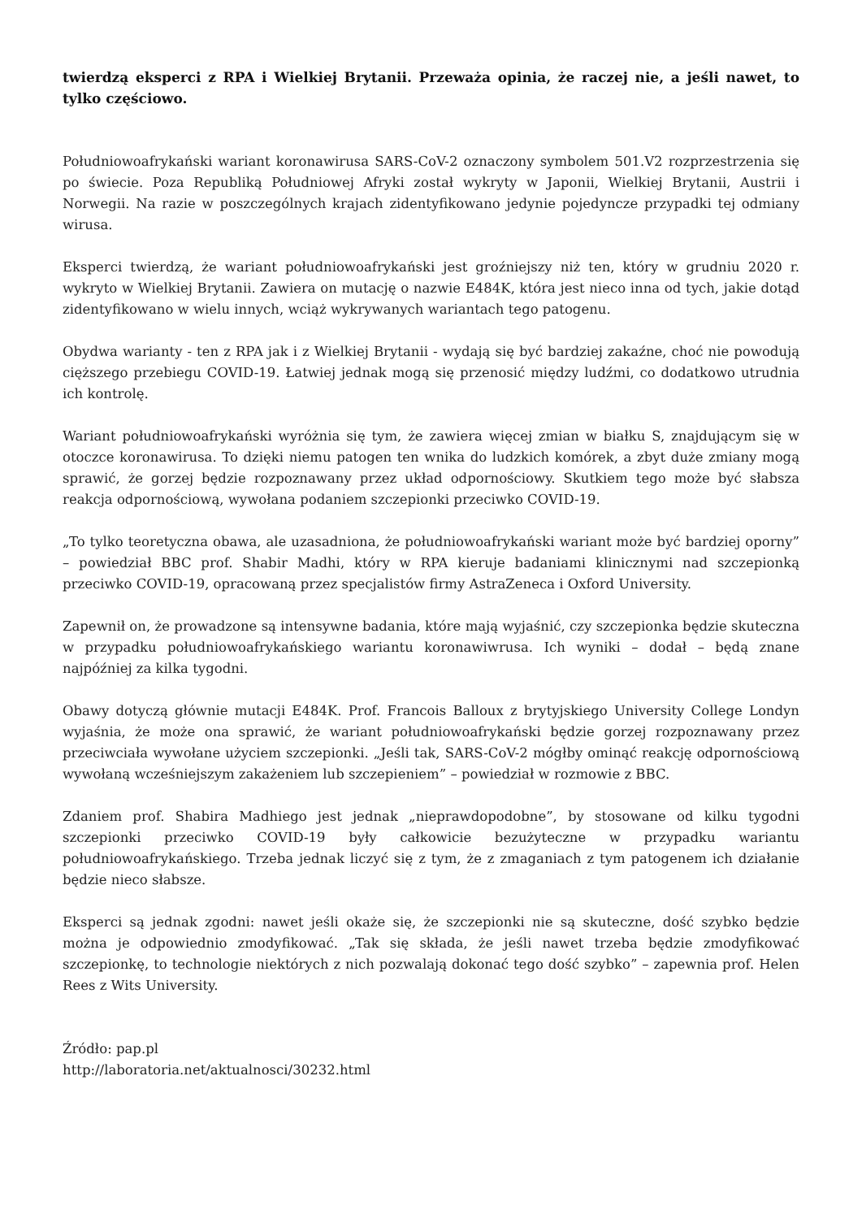twierdzą eksperci z RPA i Wielkiej Brytanii. Przeważa opinia, że raczej nie, a jeśli nawet, to tylko częściowo.
Południowoafrykański wariant koronawirusa SARS-CoV-2 oznaczony symbolem 501.V2 rozprzestrzenia się po świecie. Poza Republiką Południowej Afryki został wykryty w Japonii, Wielkiej Brytanii, Austrii i Norwegii. Na razie w poszczególnych krajach zidentyfikowano jedynie pojedyncze przypadki tej odmiany wirusa.
Eksperci twierdzą, że wariant południowoafrykański jest groźniejszy niż ten, który w grudniu 2020 r. wykryto w Wielkiej Brytanii. Zawiera on mutację o nazwie E484K, która jest nieco inna od tych, jakie dotąd zidentyfikowano w wielu innych, wciąż wykrywanych wariantach tego patogenu.
Obydwa warianty - ten z RPA jak i z Wielkiej Brytanii - wydają się być bardziej zakaźne, choć nie powodują cięższego przebiegu COVID-19. Łatwiej jednak mogą się przenosić między ludźmi, co dodatkowo utrudnia ich kontrolę.
Wariant południowoafrykański wyróżnia się tym, że zawiera więcej zmian w białku S, znajdującym się w otoczce koronawirusa. To dzięki niemu patogen ten wnika do ludzkich komórek, a zbyt duże zmiany mogą sprawić, że gorzej będzie rozpoznawany przez układ odpornościowy. Skutkiem tego może być słabsza reakcja odpornościową, wywołana podaniem szczepionki przeciwko COVID-19.
„To tylko teoretyczna obawa, ale uzasadniona, że południowoafrykański wariant może być bardziej oporny” – powiedział BBC prof. Shabir Madhi, który w RPA kieruje badaniami klinicznymi nad szczepionką przeciwko COVID-19, opracowaną przez specjalistów firmy AstraZeneca i Oxford University.
Zapewnił on, że prowadzone są intensywne badania, które mają wyjaśnić, czy szczepionka będzie skuteczna w przypadku południowoafrykańskiego wariantu koronawiwrusa. Ich wyniki – dodał – będą znane najpóźniej za kilka tygodni.
Obawy dotyczą głównie mutacji E484K. Prof. Francois Balloux z brytyjskiego University College Londyn wyjaśnia, że może ona sprawić, że wariant południowoafrykański będzie gorzej rozpoznawany przez przeciwciała wywołane użyciem szczepionki. „Jeśli tak, SARS-CoV-2 mógłby ominąć reakcję odpornościową wywołaną wcześniejszym zakażeniem lub szczepieniem” – powiedział w rozmowie z BBC.
Zdaniem prof. Shabira Madhiego jest jednak „nieprawdopodobne”, by stosowane od kilku tygodni szczepionki przeciwko COVID-19 były całkowicie bezużyteczne w przypadku wariantu południowoafrykańskiego. Trzeba jednak liczyć się z tym, że z zmaganiach z tym patogenem ich działanie będzie nieco słabsze.
Eksperci są jednak zgodni: nawet jeśli okaże się, że szczepionki nie są skuteczne, dość szybko będzie można je odpowiednio zmodyfikować. „Tak się składa, że jeśli nawet trzeba będzie zmodyfikować szczepionkę, to technologie niektórych z nich pozwalają dokonać tego dość szybko” – zapewnia prof. Helen Rees z Wits University.
Źródło: pap.pl
http://laboratoria.net/aktualnosci/30232.html